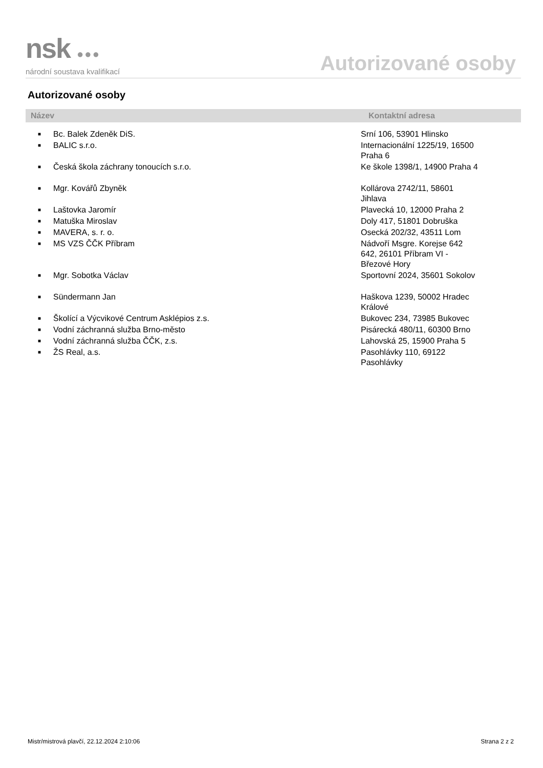nsk ●●●
národní soustava kvalifikací
Autorizované osoby
Autorizované osoby
| Název | | Kontaktní adresa |
| --- | --- | --- |
| ■ | Bc. Balek Zdeněk DiS. | Srní 106, 53901 Hlinsko |
| ■ | BALIC s.r.o. | Internacionální 1225/19, 16500 Praha 6 |
| ■ | Česká škola záchrany tonoucích s.r.o. | Ke škole 1398/1, 14900 Praha 4 |
| ■ | Mgr. Kovářů Zbyněk | Kollárova 2742/11, 58601 Jihlava |
| ■ | Laštovka Jaromír | Plavecká 10, 12000 Praha 2 |
| ■ | Matuška Miroslav | Doly 417, 51801 Dobruška |
| ■ | MAVERA, s. r. o. | Osecká 202/32, 43511 Lom |
| ■ | MS VZS ČČK Příbram | Nádvoří Msgre. Korejse 642 642, 26101 Příbram VI - Březové Hory |
| ■ | Mgr. Sobotka Václav | Sportovní 2024, 35601 Sokolov |
| ■ | Sündermann Jan | Haškova 1239, 50002 Hradec Králové |
| ■ | Školící a Výcvikové Centrum Asklépios z.s. | Bukovec 234, 73985 Bukovec |
| ■ | Vodní záchranná služba Brno-město | Pisárecká 480/11, 60300 Brno |
| ■ | Vodní záchranná služba ČČK, z.s. | Lahovská 25, 15900 Praha 5 |
| ■ | ŽS Real, a.s. | Pasohlávky 110, 69122 Pasohlávky |
Mistr/mistrová plavčí, 22.12.2024 2:10:06 Strana 2 z 2